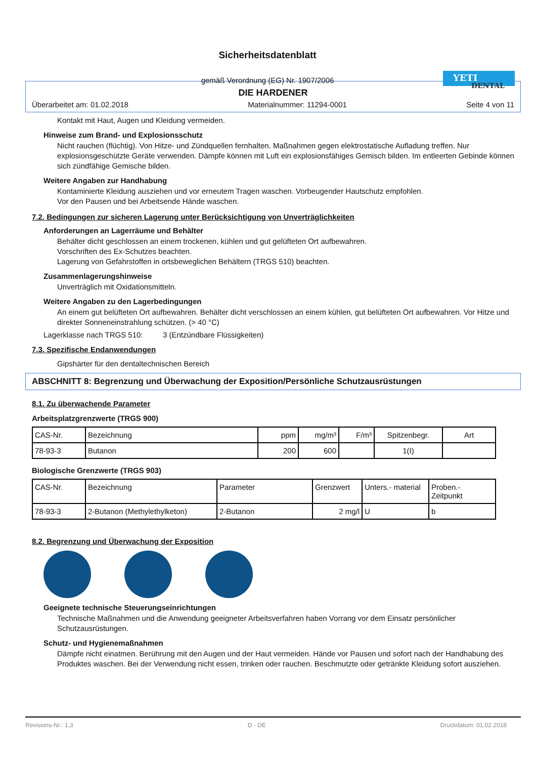Sicherheitsdatenblatt
gemäß Verordnung (EG) Nr. 1907/2006
YETI
DENTAL
DIE HARDENER
Überarbeitet am: 01.02.2018 Materialnummer: 11294-0001 Seite 4 von 11
Kontakt mit Haut, Augen und Kleidung vermeiden.
Hinweise zum Brand- und Explosionsschutz
Nicht rauchen (flüchtig). Von Hitze- und Zündquellen fernhalten. Maßnahmen gegen elektrostatische Aufladung treffen. Nur explosionsgeschützte Geräte verwenden. Dämpfe können mit Luft ein explosionsfähiges Gemisch bilden. Im entleerten Gebinde können sich zündfähige Gemische bilden.
Weitere Angaben zur Handhabung
Kontaminierte Kleidung ausziehen und vor erneutem Tragen waschen. Vorbeugender Hautschutz empfohlen.
Vor den Pausen und bei Arbeitsende Hände waschen.
7.2. Bedingungen zur sicheren Lagerung unter Berücksichtigung von Unverträglichkeiten
Anforderungen an Lagerräume und Behälter
Behälter dicht geschlossen an einem trockenen, kühlen und gut gelüfteten Ort aufbewahren.
Vorschriften des Ex-Schutzes beachten.
Lagerung von Gefahrstoffen in ortsbeweglichen Behältern (TRGS 510) beachten.
Zusammenlagerungshinweise
Unverträglich mit Oxidationsmitteln.
Weitere Angaben zu den Lagerbedingungen
An einem gut belüfteten Ort aufbewahren. Behälter dicht verschlossen an einem kühlen, gut belüfteten Ort aufbewahren. Vor Hitze und direkter Sonneneinstrahlung schützen. (> 40 °C)
Lagerklasse nach TRGS 510: 3 (Entzündbare Flüssigkeiten)
7.3. Spezifische Endanwendungen
Gipshärter für den dentaltechnischen Bereich
ABSCHNITT 8: Begrenzung und Überwachung der Exposition/Persönliche Schutzausrüstungen
8.1. Zu überwachende Parameter
Arbeitsplatzgrenzwerte (TRGS 900)
| CAS-Nr. | Bezeichnung | ppm | mg/m³ | F/m³ | Spitzenbegr. | Art |
| 78-93-3 | Butanon | 200 | 600 | | 1(I) | |
Biologische Grenzwerte (TRGS 903)
| CAS-Nr. | Bezeichnung | Parameter | Grenzwert | Unters.- material | Proben.- Zeitpunkt |
| 78-93-3 | 2-Butanon (Methylethylketon) | 2-Butanon | 2 mg/l | U | b |
8.2. Begrenzung und Überwachung der Exposition
Geeignete technische Steuerungseinrichtungen
Technische Maßnahmen und die Anwendung geeigneter Arbeitsverfahren haben Vorrang vor dem Einsatz persönlicher Schutzausrüstungen.
Schutz- und Hygienemaßnahmen
Dämpfe nicht einatmen. Berührung mit den Augen und der Haut vermeiden. Hände vor Pausen und sofort nach der Handhabung des Produktes waschen. Bei der Verwendung nicht essen, trinken oder rauchen. Beschmutzte oder getränkte Kleidung sofort ausziehen.
Revisions-Nr.: 1,3 D - DE Druckdatum: 01.02.2018